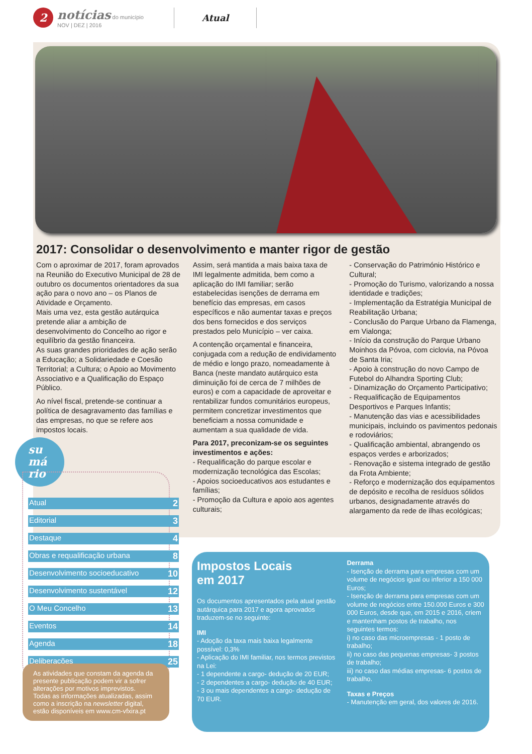2
notícias do município
NOV | DEZ | 2016
Atual
2017: Consolidar o desenvolvimento e manter rigor de gestão
Com o aproximar de 2017, foram aprovados na Reunião do Executivo Municipal de 28 de outubro os documentos orientadores da sua ação para o novo ano – os Planos de Atividade e Orçamento.
Mais uma vez, esta gestão autárquica pretende aliar a ambição de desenvolvimento do Concelho ao rigor e equilíbrio da gestão financeira.
As suas grandes prioridades de ação serão a Educação; a Solidariedade e Coesão Territorial; a Cultura; o Apoio ao Movimento Associativo e a Qualificação do Espaço Público.
Ao nível fiscal, pretende-se continuar a política de desagravamento das famílias e das empresas, no que se refere aos impostos locais.
Assim, será mantida a mais baixa taxa de IMI legalmente admitida, bem como a aplicação do IMI familiar; serão estabelecidas isenções de derrama em benefício das empresas, em casos específicos e não aumentar taxas e preços dos bens fornecidos e dos serviços prestados pelo Município – ver caixa.
A contenção orçamental e financeira, conjugada com a redução de endividamento de médio e longo prazo, nomeadamente à Banca (neste mandato autárquico esta diminuição foi de cerca de 7 milhões de euros) e com a capacidade de aproveitar e rentabilizar fundos comunitários europeus, permitem concretizar investimentos que beneficiam a nossa comunidade e aumentam a sua qualidade de vida.
Para 2017, preconizam-se os seguintes investimentos e ações:
- Requalificação do parque escolar e modernização tecnológica das Escolas;
- Apoios socioeducativos aos estudantes e famílias;
- Promoção da Cultura e apoio aos agentes culturais;
- Conservação do Património Histórico e Cultural;
- Promoção do Turismo, valorizando a nossa identidade e tradições;
- Implementação da Estratégia Municipal de Reabilitação Urbana;
- Conclusão do Parque Urbano da Flamenga, em Vialonga;
- Início da construção do Parque Urbano Moinhos da Póvoa, com ciclovia, na Póvoa de Santa Iria;
- Apoio à construção do novo Campo de Futebol do Alhandra Sporting Club;
- Dinamização do Orçamento Participativo;
- Requalificação de Equipamentos Desportivos e Parques Infantis;
- Manutenção das vias e acessibilidades municipais, incluindo os pavimentos pedonais e rodoviários;
- Qualificação ambiental, abrangendo os espaços verdes e arborizados;
- Renovação e sistema integrado de gestão da Frota Ambiente;
- Reforço e modernização dos equipamentos de depósito e recolha de resíduos sólidos urbanos, designadamente através do alargamento da rede de ilhas ecológicas;
su
má
rio
Atual 2
Editorial 3
Destaque 4
Obras e requalificação urbana 8
Desenvolvimento socioeducativo 10
Desenvolvimento sustentável 12
O Meu Concelho 13
Eventos 14
Agenda 18
Deliberações 25
As atividades que constam da agenda da presente publicação podem vir a sofrer alterações por motivos imprevistos.
Todas as informações atualizadas, assim como a inscrição na newsletter digital, estão disponíveis em www.cm-vfxira.pt
Impostos Locais
em 2017
Os documentos apresentados pela atual gestão autárquica para 2017 e agora aprovados traduzem-se no seguinte:
IMI
- Adoção da taxa mais baixa legalmente possível: 0,3%
- Aplicação do IMI familiar, nos termos previstos na Lei:
- 1 dependente a cargo- dedução de 20 EUR;
- 2 dependentes a cargo- dedução de 40 EUR;
- 3 ou mais dependentes a cargo- dedução de 70 EUR.
Derrama
- Isenção de derrama para empresas com um volume de negócios igual ou inferior a 150 000 Euros;
- Isenção de derrama para empresas com um volume de negócios entre 150.000 Euros e 300 000 Euros, desde que, em 2015 e 2016, criem e mantenham postos de trabalho, nos seguintes termos:
i) no caso das microempresas - 1 posto de trabalho;
ii) no caso das pequenas empresas- 3 postos de trabalho;
iii) no caso das médias empresas- 6 postos de trabalho.
Taxas e Preços
- Manutenção em geral, dos valores de 2016.